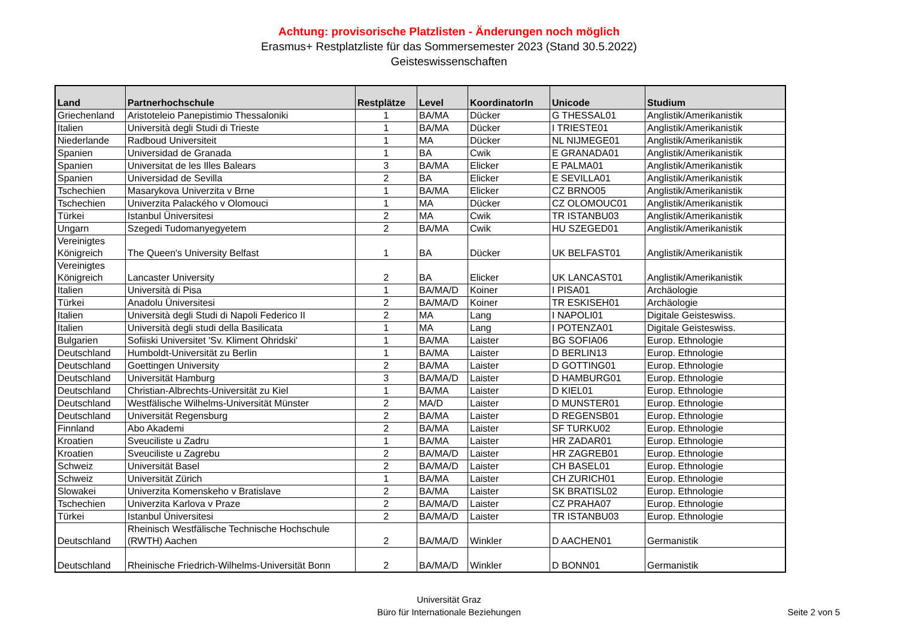Achtung: provisorische Platzlisten - Änderungen noch möglich
Erasmus+ Restplatzliste für das Sommersemester 2023 (Stand 30.5.2022)
Geisteswissenschaften
| Land | Partnerhochschule | Restplätze | Level | KoordinatorIn | Unicode | Studium |
| --- | --- | --- | --- | --- | --- | --- |
| Griechenland | Aristoteleio Panepistimio Thessaloniki | 1 | BA/MA | Dücker | G THESSAL01 | Anglistik/Amerikanistik |
| Italien | Università degli Studi di Trieste | 1 | BA/MA | Dücker | I TRIESTE01 | Anglistik/Amerikanistik |
| Niederlande | Radboud Universiteit | 1 | MA | Dücker | NL NIJMEGE01 | Anglistik/Amerikanistik |
| Spanien | Universidad de Granada | 1 | BA | Cwik | E GRANADA01 | Anglistik/Amerikanistik |
| Spanien | Universitat de les Illes Balears | 3 | BA/MA | Elicker | E PALMA01 | Anglistik/Amerikanistik |
| Spanien | Universidad de Sevilla | 2 | BA | Elicker | E SEVILLA01 | Anglistik/Amerikanistik |
| Tschechien | Masarykova Univerzita v Brne | 1 | BA/MA | Elicker | CZ BRNO05 | Anglistik/Amerikanistik |
| Tschechien | Univerzita Palackého v Olomouci | 1 | MA | Dücker | CZ OLOMOUC01 | Anglistik/Amerikanistik |
| Türkei | Istanbul Üniversitesi | 2 | MA | Cwik | TR ISTANBU03 | Anglistik/Amerikanistik |
| Ungarn | Szegedi Tudomanyegyetem | 2 | BA/MA | Cwik | HU SZEGED01 | Anglistik/Amerikanistik |
| Vereinigtes Königreich | The Queen's University Belfast | 1 | BA | Dücker | UK BELFAST01 | Anglistik/Amerikanistik |
| Vereinigtes Königreich | Lancaster University | 2 | BA | Elicker | UK LANCAST01 | Anglistik/Amerikanistik |
| Italien | Università di Pisa | 1 | BA/MA/D | Koiner | I PISA01 | Archäologie |
| Türkei | Anadolu Üniversitesi | 2 | BA/MA/D | Koiner | TR ESKISEH01 | Archäologie |
| Italien | Università degli Studi di Napoli Federico II | 2 | MA | Lang | I NAPOLI01 | Digitale Geisteswiss. |
| Italien | Università degli studi della Basilicata | 1 | MA | Lang | I POTENZA01 | Digitale Geisteswiss. |
| Bulgarien | Sofiiski Universitet 'Sv. Kliment Ohridski' | 1 | BA/MA | Laister | BG SOFIA06 | Europ. Ethnologie |
| Deutschland | Humboldt-Universität zu Berlin | 1 | BA/MA | Laister | D BERLIN13 | Europ. Ethnologie |
| Deutschland | Goettingen University | 2 | BA/MA | Laister | D GOTTING01 | Europ. Ethnologie |
| Deutschland | Universität Hamburg | 3 | BA/MA/D | Laister | D HAMBURG01 | Europ. Ethnologie |
| Deutschland | Christian-Albrechts-Universität zu Kiel | 1 | BA/MA | Laister | D KIEL01 | Europ. Ethnologie |
| Deutschland | Westfälische Wilhelms-Universität Münster | 2 | MA/D | Laister | D MUNSTER01 | Europ. Ethnologie |
| Deutschland | Universität Regensburg | 2 | BA/MA | Laister | D REGENSB01 | Europ. Ethnologie |
| Finnland | Abo Akademi | 2 | BA/MA | Laister | SF TURKU02 | Europ. Ethnologie |
| Kroatien | Sveuciliste u Zadru | 1 | BA/MA | Laister | HR ZADAR01 | Europ. Ethnologie |
| Kroatien | Sveuciliste u Zagrebu | 2 | BA/MA/D | Laister | HR ZAGREB01 | Europ. Ethnologie |
| Schweiz | Universität Basel | 2 | BA/MA/D | Laister | CH BASEL01 | Europ. Ethnologie |
| Schweiz | Universität Zürich | 1 | BA/MA | Laister | CH ZURICH01 | Europ. Ethnologie |
| Slowakei | Univerzita Komenskeho v Bratislave | 2 | BA/MA | Laister | SK BRATISL02 | Europ. Ethnologie |
| Tschechien | Univerzita Karlova v Praze | 2 | BA/MA/D | Laister | CZ PRAHA07 | Europ. Ethnologie |
| Türkei | Istanbul Üniversitesi | 2 | BA/MA/D | Laister | TR ISTANBU03 | Europ. Ethnologie |
| Deutschland | Rheinisch Westfälische Technische Hochschule (RWTH) Aachen | 2 | BA/MA/D | Winkler | D AACHEN01 | Germanistik |
| Deutschland | Rheinische Friedrich-Wilhelms-Universität Bonn | 2 | BA/MA/D | Winkler | D BONN01 | Germanistik |
Universität Graz
Büro für Internationale Beziehungen
Seite 2 von 5